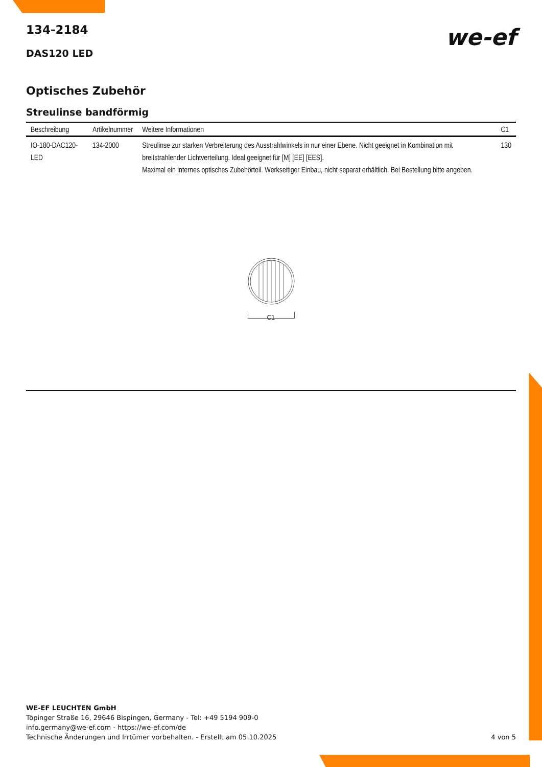we-ef
134-2184
DAS120 LED
Optisches Zubehör
Streulinse bandförmig
| Beschreibung | Artikelnummer | Weitere Informationen | C1 |
| --- | --- | --- | --- |
| IO-180-DAC120-LED | 134-2000 | Streulinse zur starken Verbreiterung des Ausstrahlwinkels in nur einer Ebene. Nicht geeignet in Kombination mit breitstrahlender Lichtverteilung. Ideal geeignet für [M] [EE] [EES]. Maximal ein internes optisches Zubehörteil. Werkseitiger Einbau, nicht separat erhältlich. Bei Bestellung bitte angeben. | 130 |
C1
WE-EF LEUCHTEN GmbH
Töpinger Straße 16, 29646 Bispingen, Germany - Tel: +49 5194 909-0
info.germany@we-ef.com - https://we-ef.com/de
Technische Änderungen und Irrtümer vorbehalten. - Erstellt am 05.10.2025
4 von 5